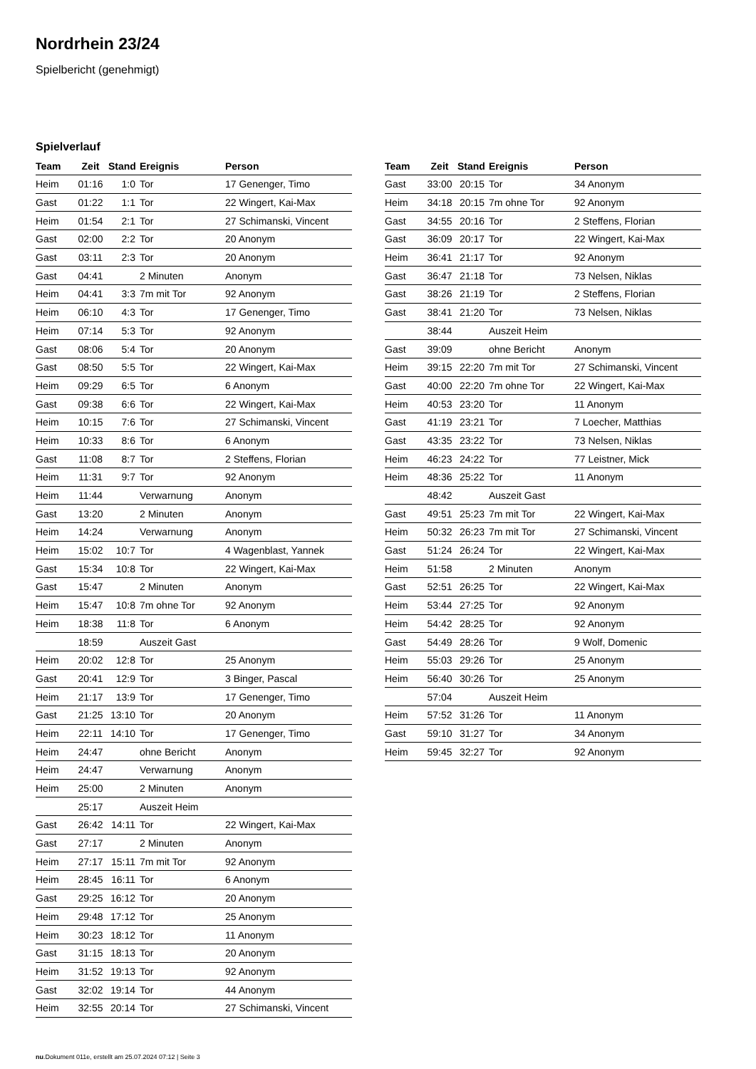Nordrhein 23/24
Spielbericht (genehmigt)
Spielverlauf
| Team | Zeit | Stand | Ereignis | Person |
| --- | --- | --- | --- | --- |
| Heim | 01:16 | 1:0 | Tor | 17 Genenger, Timo |
| Gast | 01:22 | 1:1 | Tor | 22 Wingert, Kai-Max |
| Heim | 01:54 | 2:1 | Tor | 27 Schimanski, Vincent |
| Gast | 02:00 | 2:2 | Tor | 20 Anonym |
| Gast | 03:11 | 2:3 | Tor | 20 Anonym |
| Gast | 04:41 | | 2 Minuten | Anonym |
| Heim | 04:41 | 3:3 | 7m mit Tor | 92 Anonym |
| Heim | 06:10 | 4:3 | Tor | 17 Genenger, Timo |
| Heim | 07:14 | 5:3 | Tor | 92 Anonym |
| Gast | 08:06 | 5:4 | Tor | 20 Anonym |
| Gast | 08:50 | 5:5 | Tor | 22 Wingert, Kai-Max |
| Heim | 09:29 | 6:5 | Tor | 6 Anonym |
| Gast | 09:38 | 6:6 | Tor | 22 Wingert, Kai-Max |
| Heim | 10:15 | 7:6 | Tor | 27 Schimanski, Vincent |
| Heim | 10:33 | 8:6 | Tor | 6 Anonym |
| Gast | 11:08 | 8:7 | Tor | 2 Steffens, Florian |
| Heim | 11:31 | 9:7 | Tor | 92 Anonym |
| Heim | 11:44 | | Verwarnung | Anonym |
| Gast | 13:20 | | 2 Minuten | Anonym |
| Heim | 14:24 | | Verwarnung | Anonym |
| Heim | 15:02 | 10:7 | Tor | 4 Wagenblast, Yannek |
| Gast | 15:34 | 10:8 | Tor | 22 Wingert, Kai-Max |
| Gast | 15:47 | | 2 Minuten | Anonym |
| Heim | 15:47 | 10:8 | 7m ohne Tor | 92 Anonym |
| Heim | 18:38 | 11:8 | Tor | 6 Anonym |
| | 18:59 | | Auszeit Gast | |
| Heim | 20:02 | 12:8 | Tor | 25 Anonym |
| Gast | 20:41 | 12:9 | Tor | 3 Binger, Pascal |
| Heim | 21:17 | 13:9 | Tor | 17 Genenger, Timo |
| Gast | 21:25 | 13:10 | Tor | 20 Anonym |
| Heim | 22:11 | 14:10 | Tor | 17 Genenger, Timo |
| Heim | 24:47 | | ohne Bericht | Anonym |
| Heim | 24:47 | | Verwarnung | Anonym |
| Heim | 25:00 | | 2 Minuten | Anonym |
| | 25:17 | | Auszeit Heim | |
| Gast | 26:42 | 14:11 | Tor | 22 Wingert, Kai-Max |
| Gast | 27:17 | | 2 Minuten | Anonym |
| Heim | 27:17 | 15:11 | 7m mit Tor | 92 Anonym |
| Heim | 28:45 | 16:11 | Tor | 6 Anonym |
| Gast | 29:25 | 16:12 | Tor | 20 Anonym |
| Heim | 29:48 | 17:12 | Tor | 25 Anonym |
| Heim | 30:23 | 18:12 | Tor | 11 Anonym |
| Gast | 31:15 | 18:13 | Tor | 20 Anonym |
| Heim | 31:52 | 19:13 | Tor | 92 Anonym |
| Gast | 32:02 | 19:14 | Tor | 44 Anonym |
| Heim | 32:55 | 20:14 | Tor | 27 Schimanski, Vincent |
| Team | Zeit | Stand | Ereignis | Person |
| --- | --- | --- | --- | --- |
| Gast | 33:00 | 20:15 | Tor | 34 Anonym |
| Heim | 34:18 | 20:15 | 7m ohne Tor | 92 Anonym |
| Gast | 34:55 | 20:16 | Tor | 2 Steffens, Florian |
| Gast | 36:09 | 20:17 | Tor | 22 Wingert, Kai-Max |
| Heim | 36:41 | 21:17 | Tor | 92 Anonym |
| Gast | 36:47 | 21:18 | Tor | 73 Nelsen, Niklas |
| Gast | 38:26 | 21:19 | Tor | 2 Steffens, Florian |
| Gast | 38:41 | 21:20 | Tor | 73 Nelsen, Niklas |
| | 38:44 | | Auszeit Heim | |
| Gast | 39:09 | | ohne Bericht | Anonym |
| Heim | 39:15 | 22:20 | 7m mit Tor | 27 Schimanski, Vincent |
| Gast | 40:00 | 22:20 | 7m ohne Tor | 22 Wingert, Kai-Max |
| Heim | 40:53 | 23:20 | Tor | 11 Anonym |
| Gast | 41:19 | 23:21 | Tor | 7 Loecher, Matthias |
| Gast | 43:35 | 23:22 | Tor | 73 Nelsen, Niklas |
| Heim | 46:23 | 24:22 | Tor | 77 Leistner, Mick |
| Heim | 48:36 | 25:22 | Tor | 11 Anonym |
| | 48:42 | | Auszeit Gast | |
| Gast | 49:51 | 25:23 | 7m mit Tor | 22 Wingert, Kai-Max |
| Heim | 50:32 | 26:23 | 7m mit Tor | 27 Schimanski, Vincent |
| Gast | 51:24 | 26:24 | Tor | 22 Wingert, Kai-Max |
| Heim | 51:58 | | 2 Minuten | Anonym |
| Gast | 52:51 | 26:25 | Tor | 22 Wingert, Kai-Max |
| Heim | 53:44 | 27:25 | Tor | 92 Anonym |
| Heim | 54:42 | 28:25 | Tor | 92 Anonym |
| Gast | 54:49 | 28:26 | Tor | 9 Wolf, Domenic |
| Heim | 55:03 | 29:26 | Tor | 25 Anonym |
| Heim | 56:40 | 30:26 | Tor | 25 Anonym |
| | 57:04 | | Auszeit Heim | |
| Heim | 57:52 | 31:26 | Tor | 11 Anonym |
| Gast | 59:10 | 31:27 | Tor | 34 Anonym |
| Heim | 59:45 | 32:27 | Tor | 92 Anonym |
nu.Dokument 011e, erstellt am 25.07.2024 07:12 | Seite 3